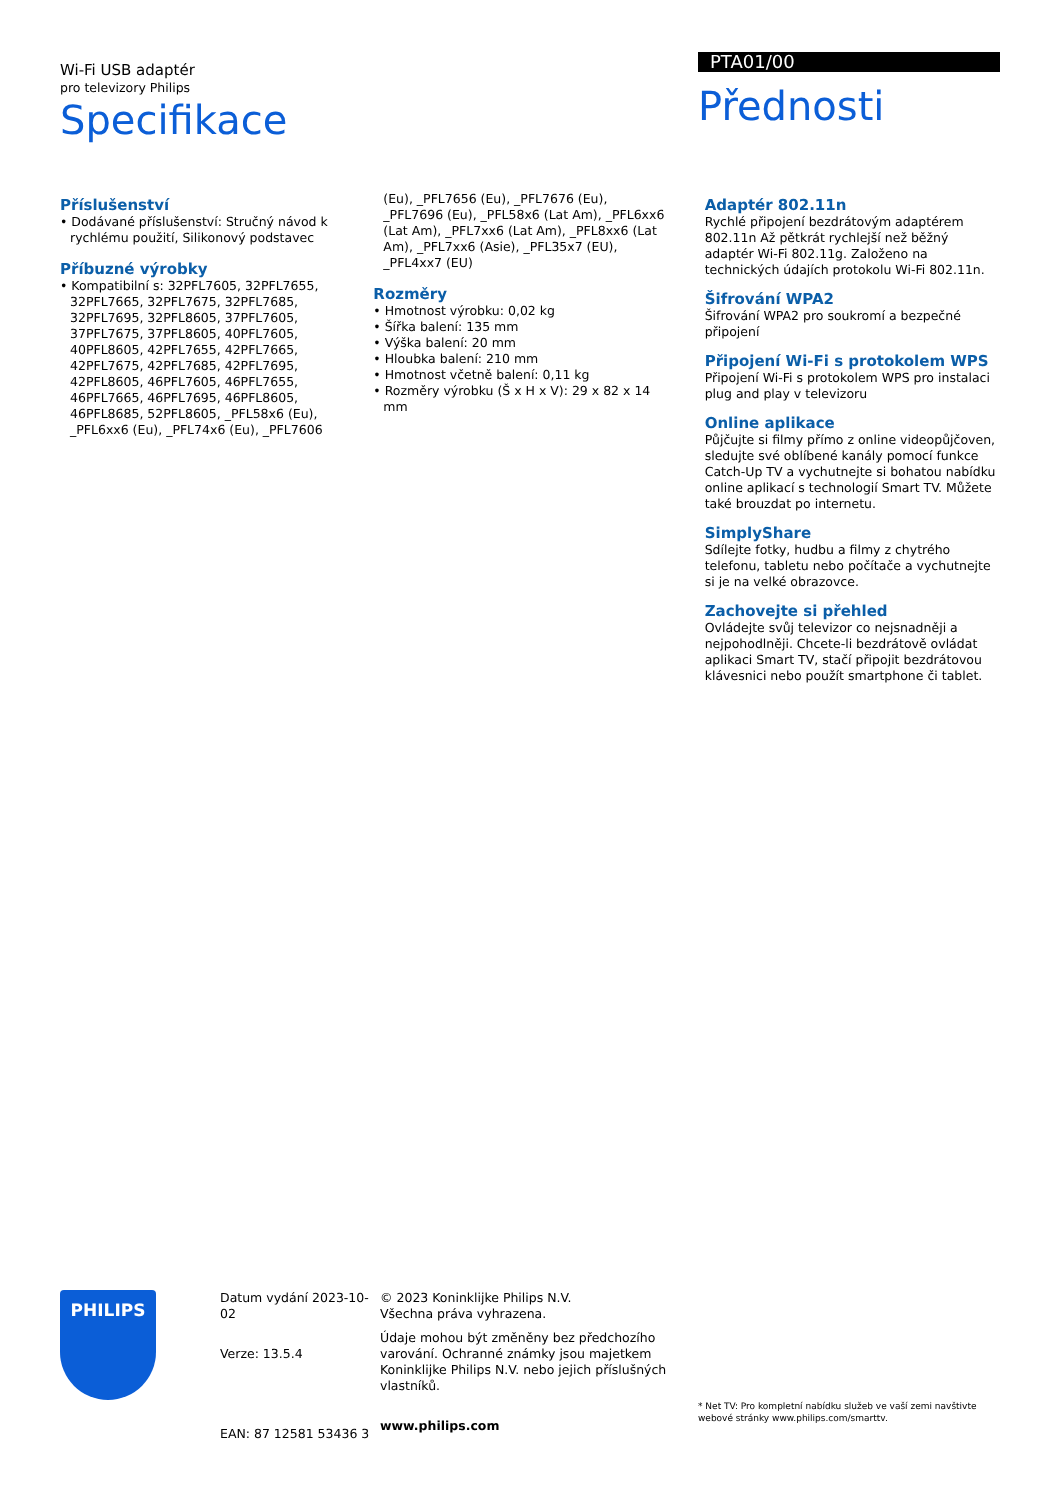Wi-Fi USB adaptér
pro televizory Philips
Specifikace
PTA01/00
Přednosti
Příslušenství
• Dodávané příslušenství: Stručný návod k rychlému použití, Silikonový podstavec
Příbuzné výrobky
• Kompatibilní s: 32PFL7605, 32PFL7655, 32PFL7665, 32PFL7675, 32PFL7685, 32PFL7695, 32PFL8605, 37PFL7605, 37PFL7675, 37PFL8605, 40PFL7605, 40PFL8605, 42PFL7655, 42PFL7665, 42PFL7675, 42PFL7685, 42PFL7695, 42PFL8605, 46PFL7605, 46PFL7655, 46PFL7665, 46PFL7695, 46PFL8605, 46PFL8685, 52PFL8605, _PFL58x6 (Eu), _PFL6xx6 (Eu), _PFL74x6 (Eu), _PFL7606
(Eu), _PFL7656 (Eu), _PFL7676 (Eu), _PFL7696 (Eu), _PFL58x6 (Lat Am), _PFL6xx6 (Lat Am), _PFL7xx6 (Lat Am), _PFL8xx6 (Lat Am), _PFL7xx6 (Asie), _PFL35x7 (EU), _PFL4xx7 (EU)
Rozměry
• Hmotnost výrobku: 0,02 kg
• Šířka balení: 135 mm
• Výška balení: 20 mm
• Hloubka balení: 210 mm
• Hmotnost včetně balení: 0,11 kg
• Rozměry výrobku (Š x H x V): 29 x 82 x 14 mm
Adaptér 802.11n
Rychlé připojení bezdrátovým adaptérem 802.11n Až pětkrát rychlejší než běžný adaptér Wi-Fi 802.11g. Založeno na technických údajích protokolu Wi-Fi 802.11n.
Šifrování WPA2
Šifrování WPA2 pro soukromí a bezpečné připojení
Připojení Wi-Fi s protokolem WPS
Připojení Wi-Fi s protokolem WPS pro instalaci plug and play v televizoru
Online aplikace
Půjčujte si filmy přímo z online videopůjčoven, sledujte své oblíbené kanály pomocí funkce Catch-Up TV a vychutnejte si bohatou nabídku online aplikací s technologií Smart TV. Můžete také brouzdat po internetu.
SimplyShare
Sdílejte fotky, hudbu a filmy z chytrého telefonu, tabletu nebo počítače a vychutnejte si je na velké obrazovce.
Zachovejte si přehled
Ovládejte svůj televizor co nejsnadněji a nejpohodlněji. Chcete-li bezdrátově ovládat aplikaci Smart TV, stačí připojit bezdrátovou klávesnici nebo použít smartphone či tablet.
PHILIPS
Datum vydání 2023-10-02
Verze: 13.5.4
EAN: 87 12581 53436 3
© 2023 Koninklijke Philips N.V.
Všechna práva vyhrazena.
Údaje mohou být změněny bez předchozího varování. Ochranné známky jsou majetkem Koninklijke Philips N.V. nebo jejich příslušných vlastníků.
www.philips.com
* Net TV: Pro kompletní nabídku služeb ve vaší zemi navštivte webové stránky www.philips.com/smarttv.